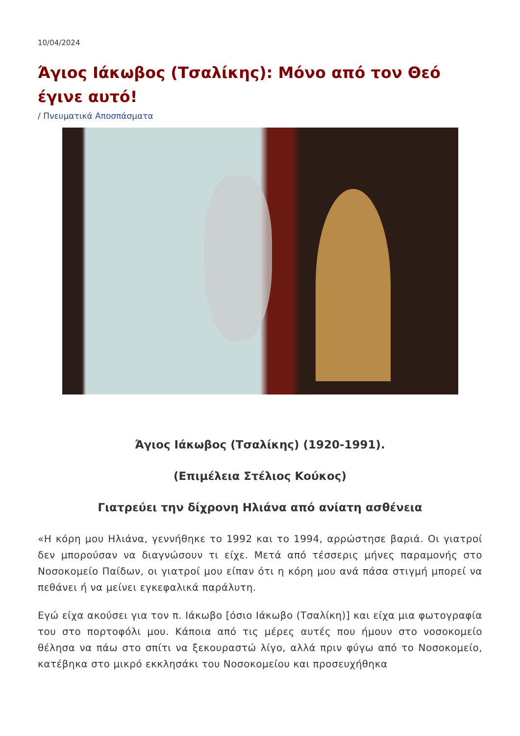10/04/2024
Άγιος Ιάκωβος (Τσαλίκης): Μόνο από τον Θεό έγινε αυτό!
/ Πνευματικά Αποσπάσματα
Άγιος Ιάκωβος (Τσαλίκης) (1920-1991).
(Επιμέλεια Στέλιος Κούκος)
Γιατρεύει την δίχρονη Ηλιάνα από ανίατη ασθένεια
«Η κόρη μου Ηλιάνα, γεννήθηκε το 1992 και το 1994, αρρώστησε βαριά. Οι γιατροί δεν μπορούσαν να διαγνώσουν τι είχε. Μετά από τέσσερις μήνες παραμονής στο Νοσοκομείο Παίδων, οι γιατροί μου είπαν ότι η κόρη μου ανά πάσα στιγμή μπορεί να πεθάνει ή να μείνει εγκεφαλικά παράλυτη.
Εγώ είχα ακούσει για τον π. Ιάκωβο [όσιο Ιάκωβο (Τσαλίκη)] και είχα μια φωτογραφία του στο πορτοφόλι μου. Κάποια από τις μέρες αυτές που ήμουν στο νοσοκομείο θέλησα να πάω στο σπίτι να ξεκουραστώ λίγο, αλλά πριν φύγω από το Νοσοκομείο, κατέβηκα στο μικρό εκκλησάκι του Νοσοκομείου και προσευχήθηκα